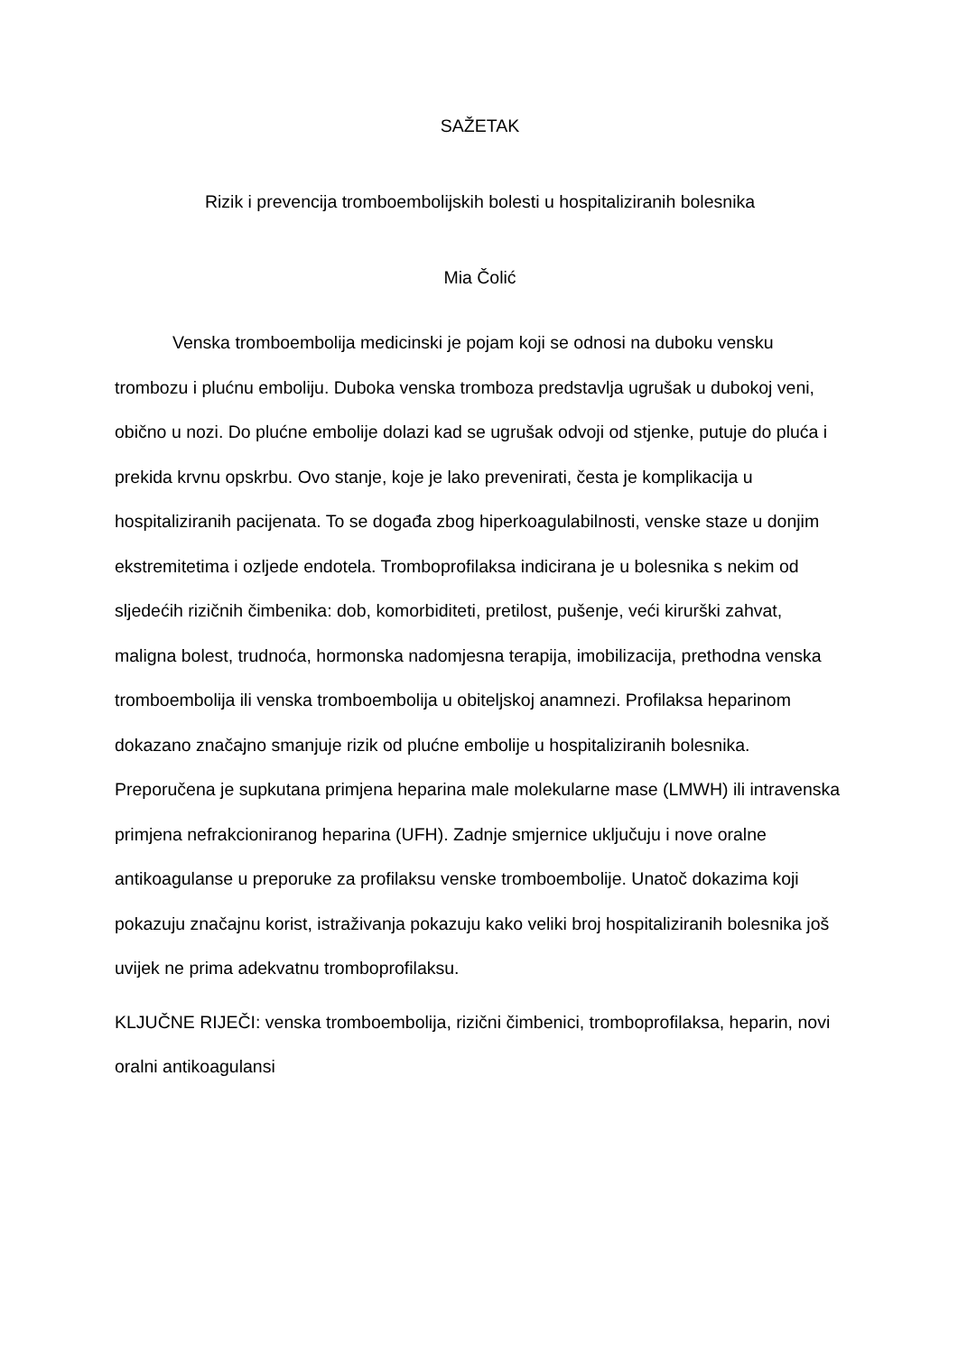SAŽETAK
Rizik i prevencija tromboembolijskih bolesti u hospitaliziranih bolesnika
Mia Čolić
Venska tromboembolija medicinski je pojam koji se odnosi na duboku vensku trombozu i plućnu emboliju. Duboka venska tromboza predstavlja ugrušak u dubokoj veni, obično u nozi. Do plućne embolije dolazi kad se ugrušak odvoji od stjenke, putuje do pluća i prekida krvnu opskrbu. Ovo stanje, koje je lako prevenirati, česta je komplikacija u hospitaliziranih pacijenata. To se događa zbog hiperkoagulabilnosti, venske staze u donjim ekstremitetima i ozljede endotela. Tromboprofilaksa indicirana je u bolesnika s nekim od sljedećih rizičnih čimbenika: dob, komorbiditeti, pretilost, pušenje, veći kirurški zahvat, maligna bolest, trudnoća, hormonska nadomjesna terapija, imobilizacija, prethodna venska tromboembolija ili venska tromboembolija u obiteljskoj anamnezi. Profilaksa heparinom dokazano značajno smanjuje rizik od plućne embolije u hospitaliziranih bolesnika. Preporučena je supkutana primjena heparina male molekularne mase (LMWH) ili intravenska primjena nefrakcioniranog heparina (UFH). Zadnje smjernice uključuju i nove oralne antikoagulanse u preporuke za profilaksu venske tromboembolije. Unatoč dokazima koji pokazuju značajnu korist, istraživanja pokazuju kako veliki broj hospitaliziranih bolesnika još uvijek ne prima adekvatnu tromboprofilaksu.
KLJUČNE RIJEČI: venska tromboembolija, rizični čimbenici, tromboprofilaksa, heparin, novi oralni antikoagulansi